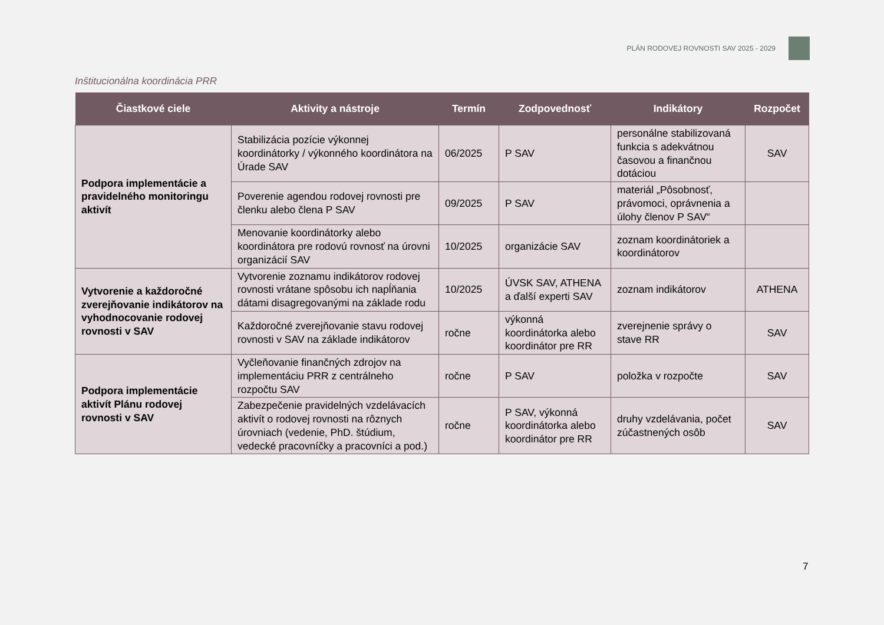PLÁN RODOVEJ ROVNOSTI SAV 2025 - 2029
Inštitucionálna koordinácia PRR
| Čiastkové ciele | Aktivity a nástroje | Termín | Zodpovednosť | Indikátory | Rozpočet |
| --- | --- | --- | --- | --- | --- |
| Podpora implementácie a pravidelného monitoringu aktivít | Stabilizácia pozície výkonnej koordinátorky / výkonného koordinátora na Úrade SAV | 06/2025 | P SAV | personálne stabilizovaná funkcia s adekvátnou časovou a finančnou dotáciou | SAV |
| | Poverenie agendou rodovej rovnosti pre členku alebo člena P SAV | 09/2025 | P SAV | materiál „Pôsobnosť, právomoci, oprávnenia a úlohy členov P SAV“ | |
| | Menovanie koordinátorky alebo koordinátora pre rodovú rovnosť na úrovni organizácií SAV | 10/2025 | organizácie SAV | zoznam koordinátoriek a koordinátorov | |
| Vytvorenie a každoročné zverejňovanie indikátorov na vyhodnocovanie rodovej rovnosti v SAV | Vytvorenie zoznamu indikátorov rodovej rovnosti vrátane spôsobu ich napĺňania dátami disagregovanými na základe rodu | 10/2025 | ÚVSK SAV, ATHENA a ďalší experti SAV | zoznam indikátorov | ATHENA |
| | Každoročné zverejňovanie stavu rodovej rovnosti v SAV na základe indikátorov | ročne | výkonná koordinátorka alebo koordinátor pre RR | zverejnenie správy o stave RR | SAV |
| Podpora implementácie aktivít Plánu rodovej rovnosti v SAV | Vyčleňovanie finančných zdrojov na implementáciu PRR z centrálneho rozpočtu SAV | ročne | P SAV | položka v rozpočte | SAV |
| | Zabezpečenie pravidelných vzdelávacích aktivít o rodovej rovnosti na rôznych úrovniach (vedenie, PhD. štúdium, vedecké pracovníčky a pracovníci a pod.) | ročne | P SAV, výkonná koordinátorka alebo koordinátor pre RR | druhy vzdelávania, počet zúčastnených osôb | SAV |
7